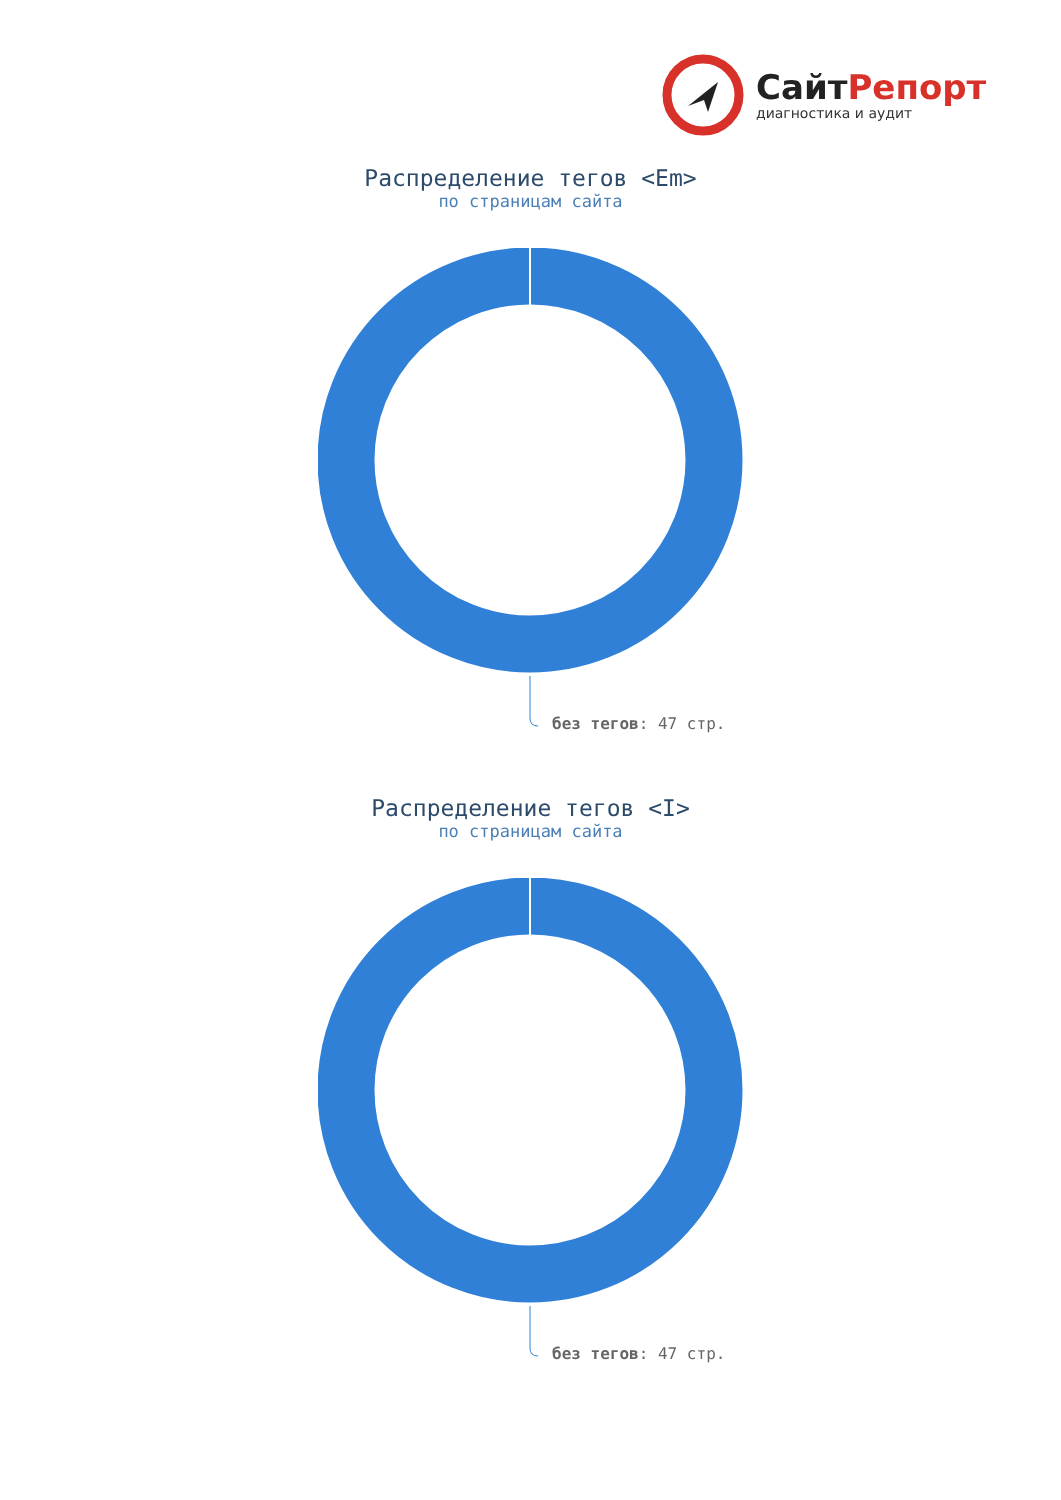СайтРепорт
диагностика и аудит
Распределение тегов <Em>
по страницам сайта
без тегов: 47 стр.
Распределение тегов <I>
по страницам сайта
без тегов: 47 стр.